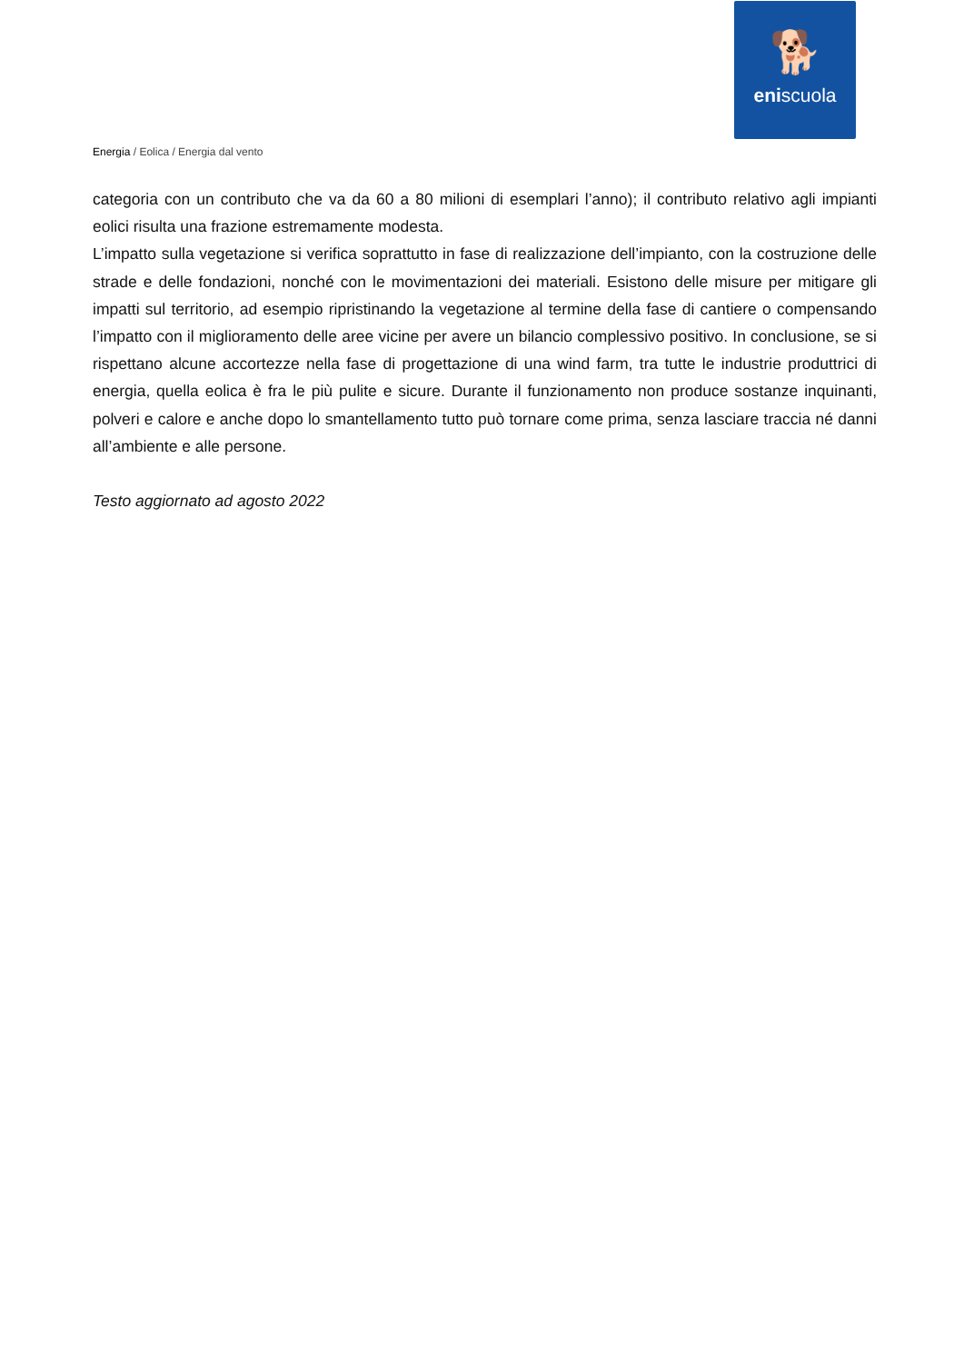🐕
eniscuola
Energia / Eolica / Energia dal vento
categoria con un contributo che va da 60 a 80 milioni di esemplari l’anno); il contributo relativo agli impianti eolici risulta una frazione estremamente modesta.
L’impatto sulla vegetazione si verifica soprattutto in fase di realizzazione dell’impianto, con la costruzione delle strade e delle fondazioni, nonché con le movimentazioni dei materiali. Esistono delle misure per mitigare gli impatti sul territorio, ad esempio ripristinando la vegetazione al termine della fase di cantiere o compensando l’impatto con il miglioramento delle aree vicine per avere un bilancio complessivo positivo. In conclusione, se si rispettano alcune accortezze nella fase di progettazione di una wind farm, tra tutte le industrie produttrici di energia, quella eolica è fra le più pulite e sicure. Durante il funzionamento non produce sostanze inquinanti, polveri e calore e anche dopo lo smantellamento tutto può tornare come prima, senza lasciare traccia né danni all’ambiente e alle persone.
Testo aggiornato ad agosto 2022